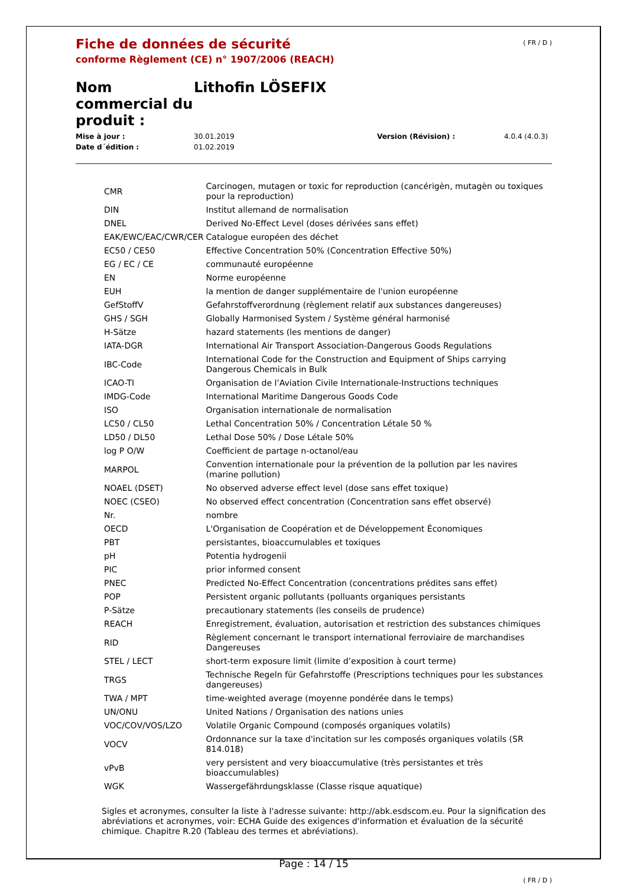( FR / D )
Fiche de données de sécurité
conforme Règlement (CE) n° 1907/2006 (REACH)
Nom commercial du produit :
Lithofin LÖSEFIX
Mise à jour : 30.01.2019 Version (Révision) : 4.0.4 (4.0.3) Date d´édition : 01.02.2019
| CMR | Carcinogen, mutagen or toxic for reproduction (cancérigèn, mutagèn ou toxiques pour la reproduction) |
| DIN | Institut allemand de normalisation |
| DNEL | Derived No-Effect Level (doses dérivées sans effet) |
| EAK/EWC/EAC/CWR/CER | Catalogue européen des déchet |
| EC50 / CE50 | Effective Concentration 50% (Concentration Effective 50%) |
| EG / EC / CE | communauté européenne |
| EN | Norme européenne |
| EUH | la mention de danger supplémentaire de l'union européenne |
| GefStoffV | Gefahrstoffverordnung (règlement relatif aux substances dangereuses) |
| GHS / SGH | Globally Harmonised System / Système général harmonisé |
| H-Sätze | hazard statements (les mentions de danger) |
| IATA-DGR | International Air Transport Association-Dangerous Goods Regulations |
| IBC-Code | International Code for the Construction and Equipment of Ships carrying Dangerous Chemicals in Bulk |
| ICAO-TI | Organisation de l’Aviation Civile Internationale-Instructions techniques |
| IMDG-Code | International Maritime Dangerous Goods Code |
| ISO | Organisation internationale de normalisation |
| LC50 / CL50 | Lethal Concentration 50% / Concentration Létale 50 % |
| LD50 / DL50 | Lethal Dose 50% / Dose Létale 50% |
| log P O/W | Coefficient de partage n-octanol/eau |
| MARPOL | Convention internationale pour la prévention de la pollution par les navires (marine pollution) |
| NOAEL (DSET) | No observed adverse effect level (dose sans effet toxique) |
| NOEC (CSEO) | No observed effect concentration (Concentration sans effet observé) |
| Nr. | nombre |
| OECD | L'Organisation de Coopération et de Développement Économiques |
| PBT | persistantes, bioaccumulables et toxiques |
| pH | Potentia hydrogenii |
| PIC | prior informed consent |
| PNEC | Predicted No-Effect Concentration (concentrations prédites sans effet) |
| POP | Persistent organic pollutants (polluants organiques persistants |
| P-Sätze | precautionary statements (les conseils de prudence) |
| REACH | Enregistrement, évaluation, autorisation et restriction des substances chimiques |
| RID | Règlement concernant le transport international ferroviaire de marchandises Dangereuses |
| STEL / LECT | short-term exposure limit (limite d’exposition à court terme) |
| TRGS | Technische Regeln für Gefahrstoffe (Prescriptions techniques pour les substances dangereuses) |
| TWA / MPT | time-weighted average (moyenne pondérée dans le temps) |
| UN/ONU | United Nations / Organisation des nations unies |
| VOC/COV/VOS/LZO | Volatile Organic Compound (composés organiques volatils) |
| VOCV | Ordonnance sur la taxe d'incitation sur les composés organiques volatils (SR 814.018) |
| vPvB | very persistent and very bioaccumulative (très persistantes et très bioaccumulables) |
| WGK | Wassergefährdungsklasse (Classe risque aquatique) |
Sigles et acronymes, consulter la liste à l'adresse suivante: http://abk.esdscom.eu. Pour la signification des abréviations et acronymes, voir: ECHA Guide des exigences d'information et évaluation de la sécurité chimique. Chapitre R.20 (Tableau des termes et abréviations).
Page : 14 / 15
( FR / D )